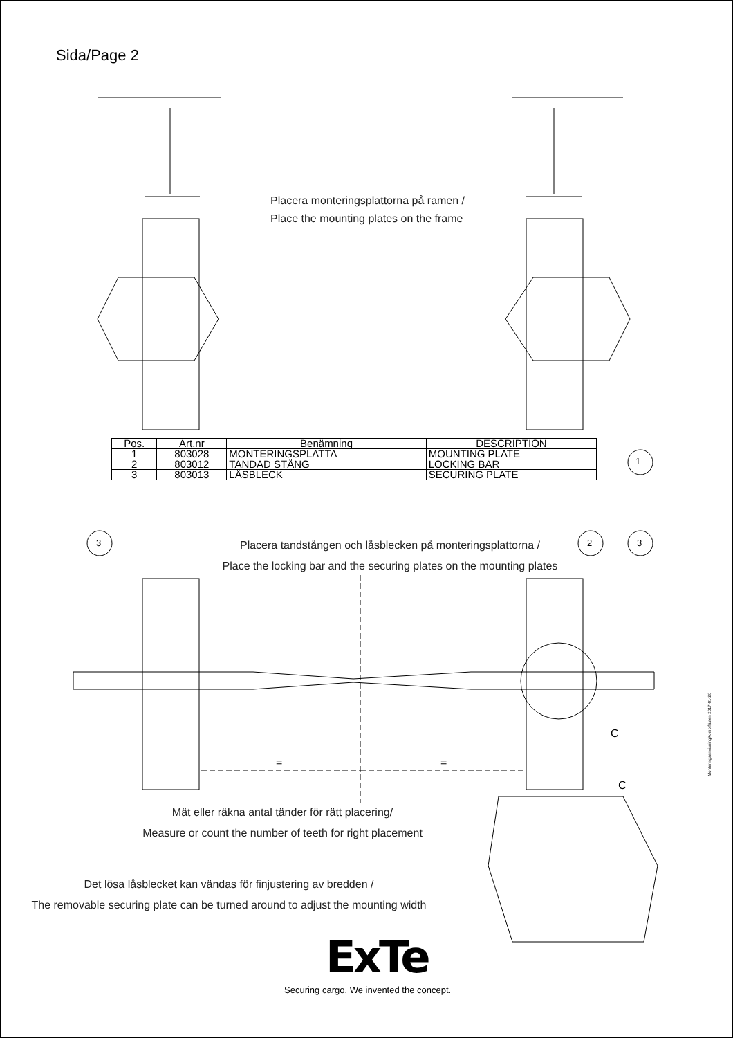Sida/Page 2
Placera monteringsplattorna på ramen /
Place the mounting plates on the frame
1
| Pos. | Art.nr | Benämning | DESCRIPTION |
| --- | --- | --- | --- |
| 1 | 803028 | MONTERINGSPLATTA | MOUNTING PLATE |
| 2 | 803012 | TANDAD STÅNG | LOCKING BAR |
| 3 | 803013 | LÅSBLECK | SECURING PLATE |
3 2 3
Placera tandstången och låsblecken på monteringsplattorna /
Place the locking bar and the securing plates on the mounting plates
= =
C
C
Mät eller räkna antal tänder för rätt placering/
Measure or count the number of teeth for right placement
Det lösa låsblecket kan vändas för finjustering av bredden /
The removable securing plate can be turned around to adjust the mounting width
ExTe
Securing cargo. We invented the concept.
MonteringsanvisningKombifästen 2017-01-26